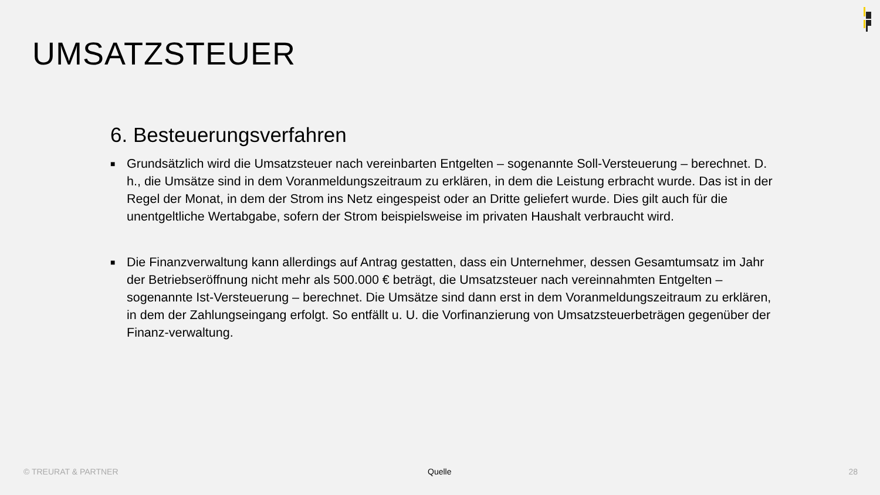UMSATZSTEUER
6. Besteuerungsverfahren
■ Grundsätzlich wird die Umsatzsteuer nach vereinbarten Entgelten – sogenannte Soll-Versteuerung – berechnet. D. h., die Umsätze sind in dem Voranmeldungszeitraum zu erklären, in dem die Leistung erbracht wurde. Das ist in der Regel der Monat, in dem der Strom ins Netz eingespeist oder an Dritte geliefert wurde. Dies gilt auch für die unentgeltliche Wertabgabe, sofern der Strom beispielsweise im privaten Haushalt verbraucht wird.
■ Die Finanzverwaltung kann allerdings auf Antrag gestatten, dass ein Unternehmer, dessen Gesamtumsatz im Jahr der Betriebseröffnung nicht mehr als 500.000 € beträgt, die Umsatzsteuer nach vereinnahmten Entgelten – sogenannte Ist-Versteuerung – berechnet. Die Umsätze sind dann erst in dem Voranmeldungszeitraum zu erklären, in dem der Zahlungseingang erfolgt. So entfällt u. U. die Vorfinanzierung von Umsatzsteuerbeträgen gegenüber der Finanz-verwaltung.
© TREURAT & PARTNER Quelle 28